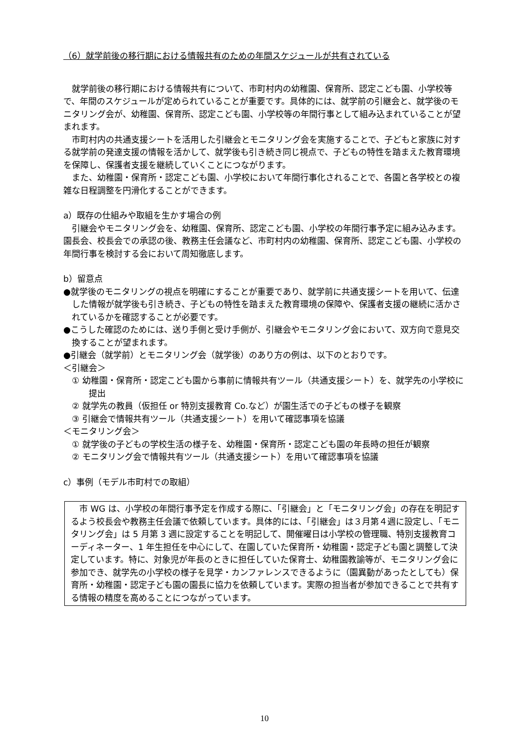（6）就学前後の移行期における情報共有のための年間スケジュールが共有されている
就学前後の移行期における情報共有について、市町村内の幼稚園、保育所、認定こども園、小学校等で、年間のスケジュールが定められていることが重要です。具体的には、就学前の引継会と、就学後のモニタリング会が、幼稚園、保育所、認定こども園、小学校等の年間行事として組み込まれていることが望まれます。
市町村内の共通支援シートを活用した引継会とモニタリング会を実施することで、子どもと家族に対する就学前の発達支援の情報を活かして、就学後も引き続き同じ視点で、子どもの特性を踏まえた教育環境を保障し、保護者支援を継続していくことにつながります。
また、幼稚園・保育所・認定こども園、小学校において年間行事化されることで、各園と各学校との複雑な日程調整を円滑化することができます。
a）既存の仕組みや取組を生かす場合の例
引継会やモニタリング会を、幼稚園、保育所、認定こども園、小学校の年間行事予定に組み込みます。園長会、校長会での承認の後、教務主任会議など、市町村内の幼稚園、保育所、認定こども園、小学校の年間行事を検討する会において周知徹底します。
b）留意点
●就学後のモニタリングの視点を明確にすることが重要であり、就学前に共通支援シートを用いて、伝達した情報が就学後も引き続き、子どもの特性を踏まえた教育環境の保障や、保護者支援の継続に活かされているかを確認することが必要です。
●こうした確認のためには、送り手側と受け手側が、引継会やモニタリング会において、双方向で意見交換することが望まれます。
●引継会（就学前）とモニタリング会（就学後）のあり方の例は、以下のとおりです。
＜引継会＞
① 幼稚園・保育所・認定こども園から事前に情報共有ツール（共通支援シート）を、就学先の小学校に提出
② 就学先の教員（仮担任 or 特別支援教育 Co.など）が園生活での子どもの様子を観察
③ 引継会で情報共有ツール（共通支援シート）を用いて確認事項を協議
＜モニタリング会＞
① 就学後の子どもの学校生活の様子を、幼稚園・保育所・認定こども園の年長時の担任が観察
② モニタリング会で情報共有ツール（共通支援シート）を用いて確認事項を協議
c）事例（モデル市町村での取組）
市 WG は、小学校の年間行事予定を作成する際に、「引継会」と「モニタリング会」の存在を明記するよう校長会や教務主任会議で依頼しています。具体的には、「引継会」は３月第４週に設定し、「モニタリング会」は 5 月第 3 週に設定することを明記して、開催曜日は小学校の管理職、特別支援教育コーディネーター、1 年生担任を中心にして、在園していた保育所・幼稚園・認定子ども園と調整して決定しています。特に、対象児が年長のときに担任していた保育士、幼稚園教諭等が、モニタリング会に参加でき、就学先の小学校の様子を見学・カンファレンスできるように（園異動があったとしても）保育所・幼稚園・認定子ども園の園長に協力を依頼しています。実際の担当者が参加できることで共有する情報の精度を高めることにつながっています。
10